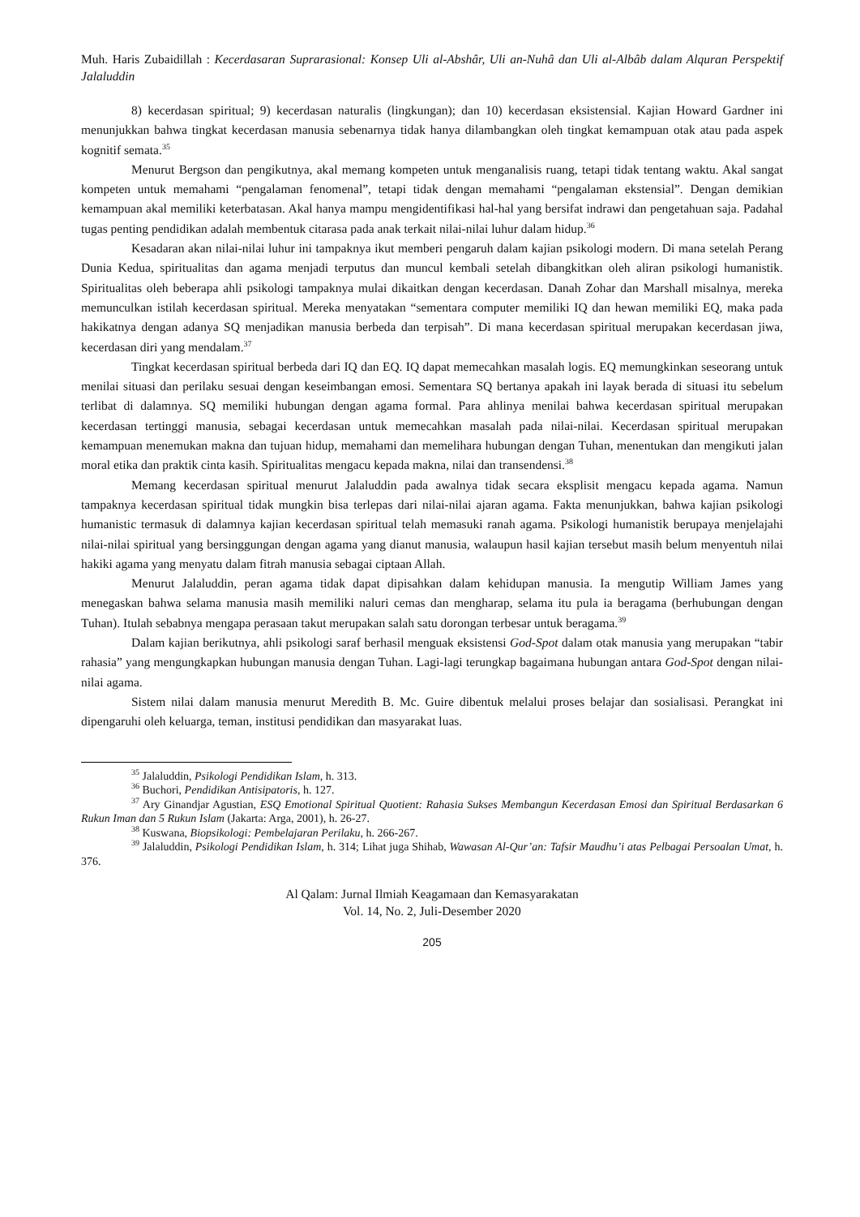Muh. Haris Zubaidillah : Kecerdasaran Suprarasional: Konsep Uli al-Abshâr, Uli an-Nuhâ dan Uli al-Albâb dalam Alquran Perspektif Jalaluddin
8) kecerdasan spiritual; 9) kecerdasan naturalis (lingkungan); dan 10) kecerdasan eksistensial. Kajian Howard Gardner ini menunjukkan bahwa tingkat kecerdasan manusia sebenarnya tidak hanya dilambangkan oleh tingkat kemampuan otak atau pada aspek kognitif semata.<sup>35</sup>
Menurut Bergson dan pengikutnya, akal memang kompeten untuk menganalisis ruang, tetapi tidak tentang waktu. Akal sangat kompeten untuk memahami “pengalaman fenomenal”, tetapi tidak dengan memahami “pengalaman ekstensial”. Dengan demikian kemampuan akal memiliki keterbatasan. Akal hanya mampu mengidentifikasi hal-hal yang bersifat indrawi dan pengetahuan saja. Padahal tugas penting pendidikan adalah membentuk citarasa pada anak terkait nilai-nilai luhur dalam hidup.<sup>36</sup>
Kesadaran akan nilai-nilai luhur ini tampaknya ikut memberi pengaruh dalam kajian psikologi modern. Di mana setelah Perang Dunia Kedua, spiritualitas dan agama menjadi terputus dan muncul kembali setelah dibangkitkan oleh aliran psikologi humanistik. Spiritualitas oleh beberapa ahli psikologi tampaknya mulai dikaitkan dengan kecerdasan. Danah Zohar dan Marshall misalnya, mereka memunculkan istilah kecerdasan spiritual. Mereka menyatakan “sementara computer memiliki IQ dan hewan memiliki EQ, maka pada hakikatnya dengan adanya SQ menjadikan manusia berbeda dan terpisah”. Di mana kecerdasan spiritual merupakan kecerdasan jiwa, kecerdasan diri yang mendalam.<sup>37</sup>
Tingkat kecerdasan spiritual berbeda dari IQ dan EQ. IQ dapat memecahkan masalah logis. EQ memungkinkan seseorang untuk menilai situasi dan perilaku sesuai dengan keseimbangan emosi. Sementara SQ bertanya apakah ini layak berada di situasi itu sebelum terlibat di dalamnya. SQ memiliki hubungan dengan agama formal. Para ahlinya menilai bahwa kecerdasan spiritual merupakan kecerdasan tertinggi manusia, sebagai kecerdasan untuk memecahkan masalah pada nilai-nilai. Kecerdasan spiritual merupakan kemampuan menemukan makna dan tujuan hidup, memahami dan memelihara hubungan dengan Tuhan, menentukan dan mengikuti jalan moral etika dan praktik cinta kasih. Spiritualitas mengacu kepada makna, nilai dan transendensi.<sup>38</sup>
Memang kecerdasan spiritual menurut Jalaluddin pada awalnya tidak secara eksplisit mengacu kepada agama. Namun tampaknya kecerdasan spiritual tidak mungkin bisa terlepas dari nilai-nilai ajaran agama. Fakta menunjukkan, bahwa kajian psikologi humanistic termasuk di dalamnya kajian kecerdasan spiritual telah memasuki ranah agama. Psikologi humanistik berupaya menjelajahi nilai-nilai spiritual yang bersinggungan dengan agama yang dianut manusia, walaupun hasil kajian tersebut masih belum menyentuh nilai hakiki agama yang menyatu dalam fitrah manusia sebagai ciptaan Allah.
Menurut Jalaluddin, peran agama tidak dapat dipisahkan dalam kehidupan manusia. Ia mengutip William James yang menegaskan bahwa selama manusia masih memiliki naluri cemas dan mengharap, selama itu pula ia beragama (berhubungan dengan Tuhan). Itulah sebabnya mengapa perasaan takut merupakan salah satu dorongan terbesar untuk beragama.<sup>39</sup>
Dalam kajian berikutnya, ahli psikologi saraf berhasil menguak eksistensi God-Spot dalam otak manusia yang merupakan “tabir rahasia” yang mengungkapkan hubungan manusia dengan Tuhan. Lagi-lagi terungkap bagaimana hubungan antara God-Spot dengan nilai-nilai agama.
Sistem nilai dalam manusia menurut Meredith B. Mc. Guire dibentuk melalui proses belajar dan sosialisasi. Perangkat ini dipengaruhi oleh keluarga, teman, institusi pendidikan dan masyarakat luas.
<sup>35</sup> Jalaluddin, Psikologi Pendidikan Islam, h. 313.
<sup>36</sup> Buchori, Pendidikan Antisipatoris, h. 127.
<sup>37</sup> Ary Ginandjar Agustian, ESQ Emotional Spiritual Quotient: Rahasia Sukses Membangun Kecerdasan Emosi dan Spiritual Berdasarkan 6 Rukun Iman dan 5 Rukun Islam (Jakarta: Arga, 2001), h. 26-27.
<sup>38</sup> Kuswana, Biopsikologi: Pembelajaran Perilaku, h. 266-267.
<sup>39</sup> Jalaluddin, Psikologi Pendidikan Islam, h. 314; Lihat juga Shihab, Wawasan Al-Qur’an: Tafsir Maudhu’i atas Pelbagai Persoalan Umat, h. 376.
Al Qalam: Jurnal Ilmiah Keagamaan dan Kemasyarakatan
Vol. 14, No. 2, Juli-Desember 2020
205